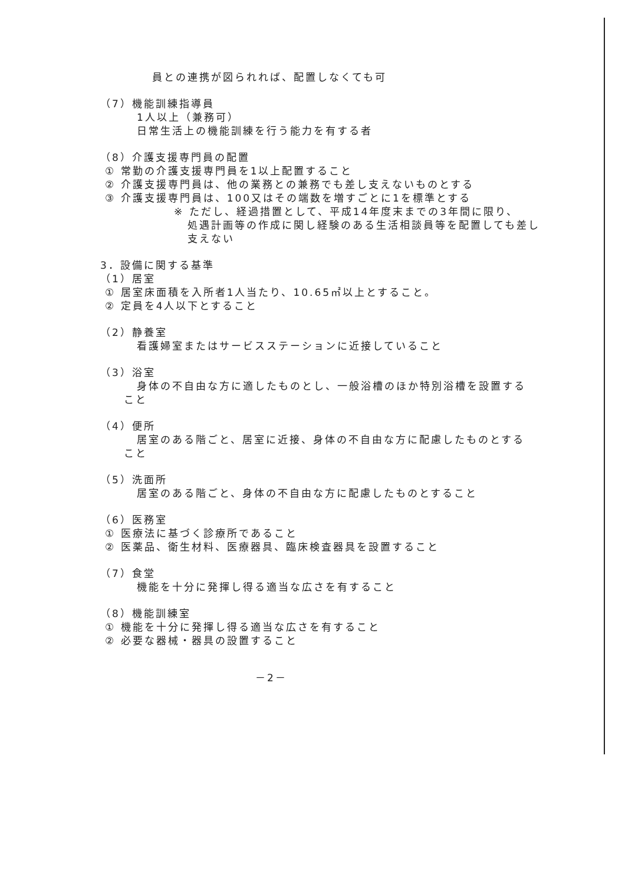員との連携が図られれば、配置しなくても可
（7）機能訓練指導員
1人以上（兼務可）
日常生活上の機能訓練を行う能力を有する者
（8）介護支援専門員の配置
① 常勤の介護支援専門員を1以上配置すること
② 介護支援専門員は、他の業務との兼務でも差し支えないものとする
③ 介護支援専門員は、100又はその端数を増すごとに1を標準とする
※ ただし、経過措置として、平成14年度末までの3年間に限り、
処遇計画等の作成に関し経験のある生活相談員等を配置しても差し
支えない
3．設備に関する基準
（1）居室
① 居室床面積を入所者1人当たり、10.65㎡以上とすること。
② 定員を4人以下とすること
（2）静養室
看護婦室またはサービスステーションに近接していること
（3）浴室
身体の不自由な方に適したものとし、一般浴槽のほか特別浴槽を設置する
こと
（4）便所
居室のある階ごと、居室に近接、身体の不自由な方に配慮したものとする
こと
（5）洗面所
居室のある階ごと、身体の不自由な方に配慮したものとすること
（6）医務室
① 医療法に基づく診療所であること
② 医薬品、衛生材料、医療器具、臨床検査器具を設置すること
（7）食堂
機能を十分に発揮し得る適当な広さを有すること
（8）機能訓練室
① 機能を十分に発揮し得る適当な広さを有すること
② 必要な器械・器具の設置すること
－2－